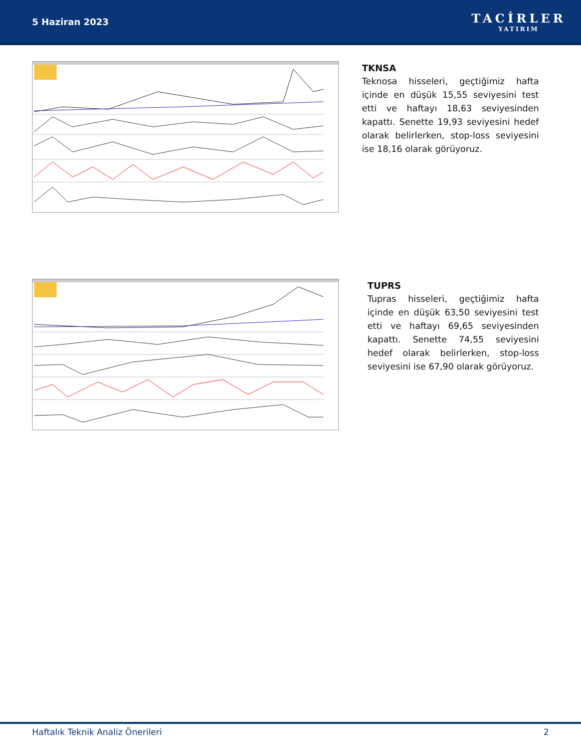5 Haziran 2023
TACİRLER
YATIRIM
TKNSA
Teknosa hisseleri, geçtiğimiz hafta içinde en düşük 15,55 seviyesini test etti ve haftayı 18,63 seviyesinden kapattı. Senette 19,93 seviyesini hedef olarak belirlerken, stop-loss seviyesini ise 18,16 olarak görüyoruz.
TUPRS
Tupras hisseleri, geçtiğimiz hafta içinde en düşük 63,50 seviyesini test etti ve haftayı 69,65 seviyesinden kapattı. Senette 74,55 seviyesini hedef olarak belirlerken, stop-loss seviyesini ise 67,90 olarak görüyoruz.
Haftalık Teknik Analiz Önerileri 2